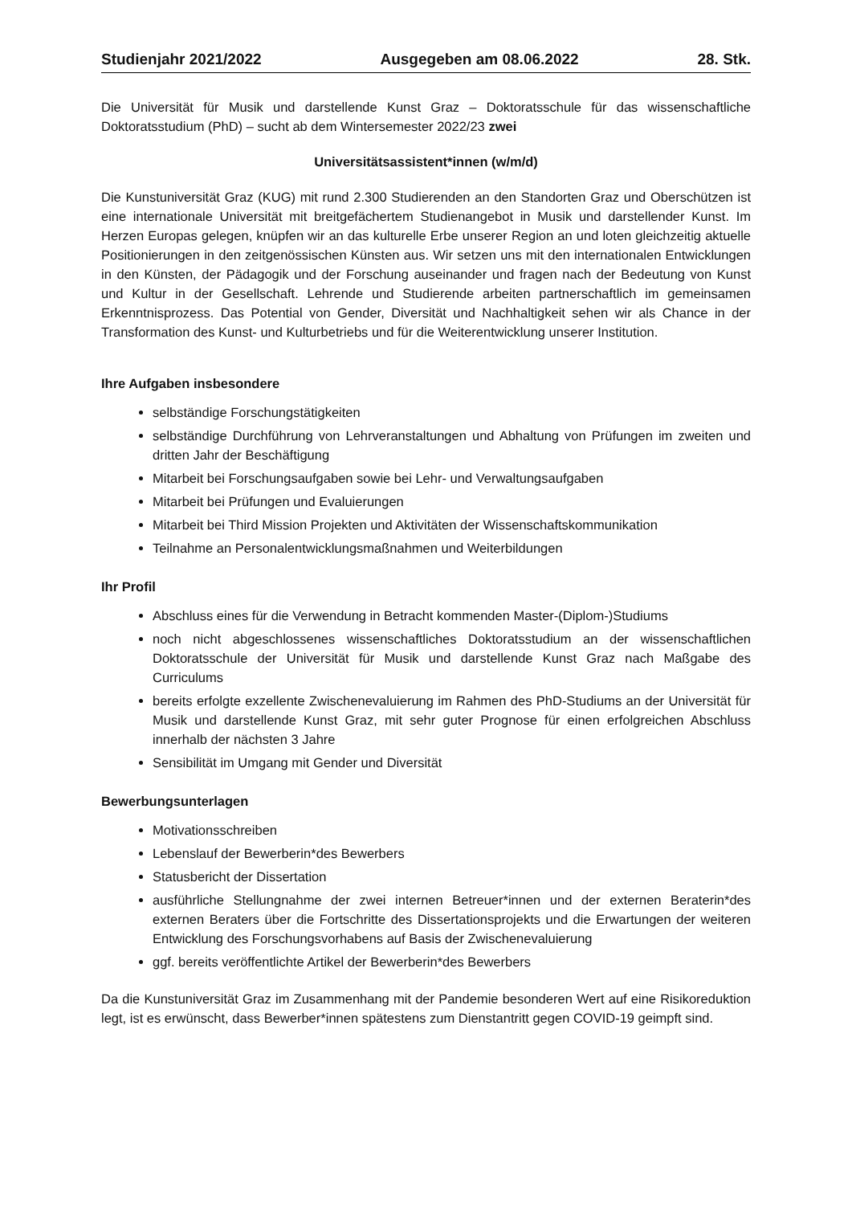Studienjahr 2021/2022 Ausgegeben am 08.06.2022 28. Stk.
Die Universität für Musik und darstellende Kunst Graz – Doktoratsschule für das wissenschaftliche Doktoratsstudium (PhD) – sucht ab dem Wintersemester 2022/23 zwei
Universitätsassistent*innen (w/m/d)
Die Kunstuniversität Graz (KUG) mit rund 2.300 Studierenden an den Standorten Graz und Oberschützen ist eine internationale Universität mit breitgefächertem Studienangebot in Musik und darstellender Kunst. Im Herzen Europas gelegen, knüpfen wir an das kulturelle Erbe unserer Region an und loten gleichzeitig aktuelle Positionierungen in den zeitgenössischen Künsten aus. Wir setzen uns mit den internationalen Entwicklungen in den Künsten, der Pädagogik und der Forschung auseinander und fragen nach der Bedeutung von Kunst und Kultur in der Gesellschaft. Lehrende und Studierende arbeiten partnerschaftlich im gemeinsamen Erkenntnisprozess. Das Potential von Gender, Diversität und Nachhaltigkeit sehen wir als Chance in der Transformation des Kunst- und Kulturbetriebs und für die Weiterentwicklung unserer Institution.
Ihre Aufgaben insbesondere
selbständige Forschungstätigkeiten
selbständige Durchführung von Lehrveranstaltungen und Abhaltung von Prüfungen im zweiten und dritten Jahr der Beschäftigung
Mitarbeit bei Forschungsaufgaben sowie bei Lehr- und Verwaltungsaufgaben
Mitarbeit bei Prüfungen und Evaluierungen
Mitarbeit bei Third Mission Projekten und Aktivitäten der Wissenschaftskommunikation
Teilnahme an Personalentwicklungsmaßnahmen und Weiterbildungen
Ihr Profil
Abschluss eines für die Verwendung in Betracht kommenden Master-(Diplom-)Studiums
noch nicht abgeschlossenes wissenschaftliches Doktoratsstudium an der wissenschaftlichen Doktoratsschule der Universität für Musik und darstellende Kunst Graz nach Maßgabe des Curriculums
bereits erfolgte exzellente Zwischenevaluierung im Rahmen des PhD-Studiums an der Universität für Musik und darstellende Kunst Graz, mit sehr guter Prognose für einen erfolgreichen Abschluss innerhalb der nächsten 3 Jahre
Sensibilität im Umgang mit Gender und Diversität
Bewerbungsunterlagen
Motivationsschreiben
Lebenslauf der Bewerberin*des Bewerbers
Statusbericht der Dissertation
ausführliche Stellungnahme der zwei internen Betreuer*innen und der externen Beraterin*des externen Beraters über die Fortschritte des Dissertationsprojekts und die Erwartungen der weiteren Entwicklung des Forschungsvorhabens auf Basis der Zwischenevaluierung
ggf. bereits veröffentlichte Artikel der Bewerberin*des Bewerbers
Da die Kunstuniversität Graz im Zusammenhang mit der Pandemie besonderen Wert auf eine Risikoreduktion legt, ist es erwünscht, dass Bewerber*innen spätestens zum Dienstantritt gegen COVID-19 geimpft sind.